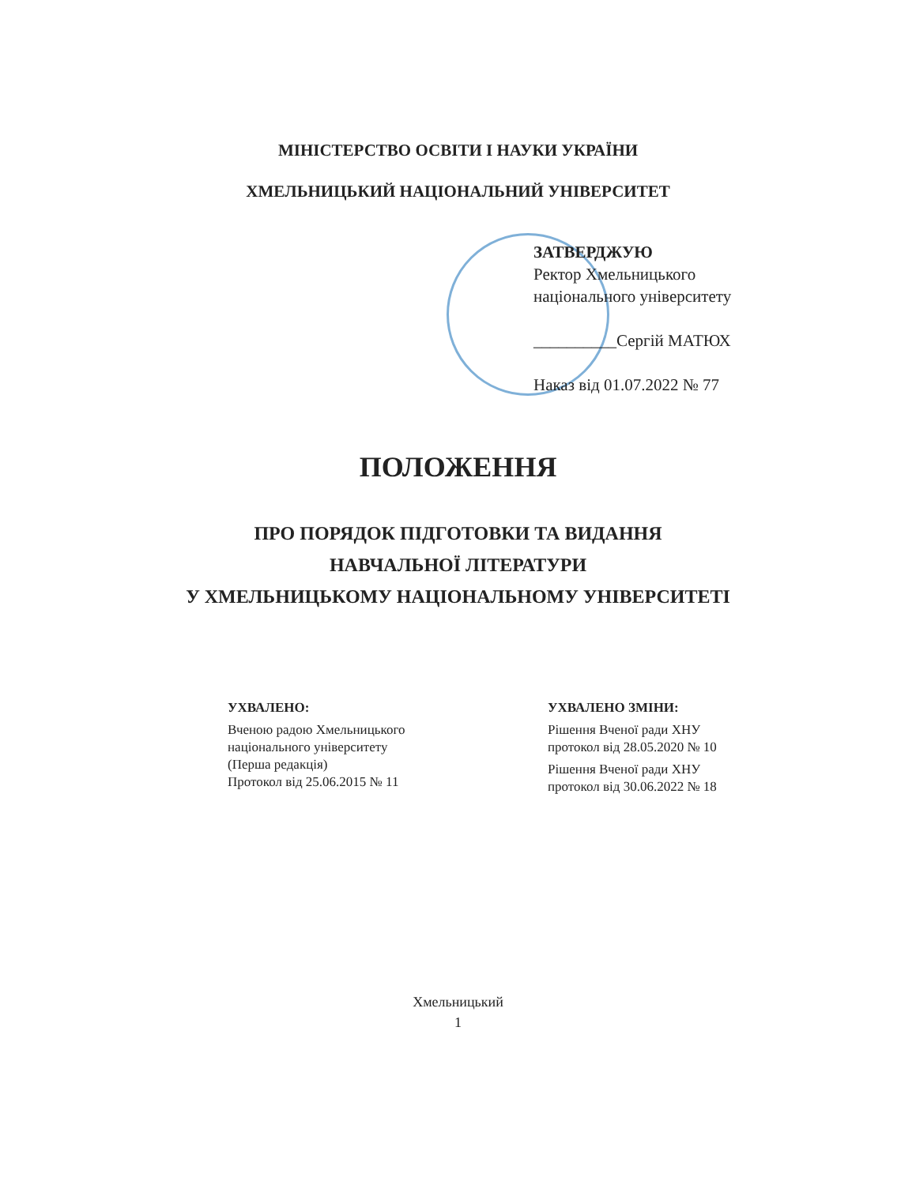МІНІСТЕРСТВО ОСВІТИ І НАУКИ УКРАЇНИ
ХМЕЛЬНИЦЬКИЙ НАЦІОНАЛЬНИЙ УНІВЕРСИТЕТ
ЗАТВЕРДЖУЮ
Ректор Хмельницького
національного університету
__________Сергій МАТЮХ
Наказ від 01.07.2022 № 77
ПОЛОЖЕННЯ
ПРО ПОРЯДОК ПІДГОТОВКИ ТА ВИДАННЯ
НАВЧАЛЬНОЇ ЛІТЕРАТУРИ
У ХМЕЛЬНИЦЬКОМУ НАЦІОНАЛЬНОМУ УНІВЕРСИТЕТІ
УХВАЛЕНО:
Вченою радою Хмельницького
національного університету
(Перша редакція)
Протокол від 25.06.2015 № 11
УХВАЛЕНО ЗМІНИ:
Рішення Вченої ради ХНУ
протокол від 28.05.2020 № 10
Рішення Вченої ради ХНУ
протокол від 30.06.2022 № 18
Хмельницький
1